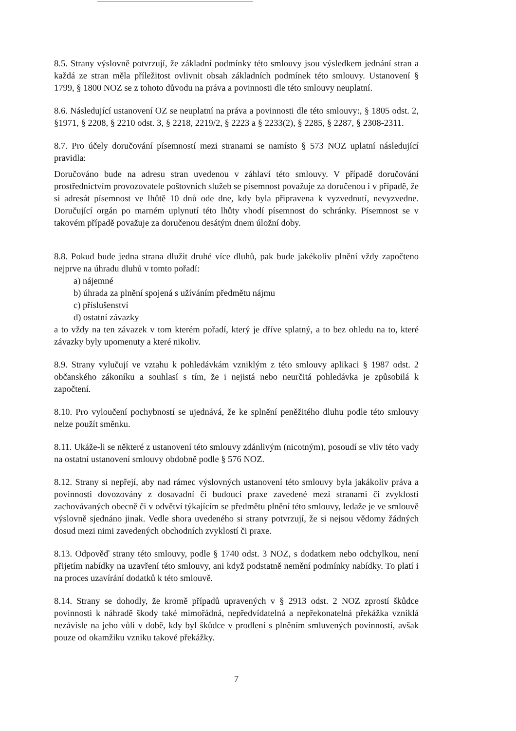8.5. Strany výslovně potvrzují, že základní podmínky této smlouvy jsou výsledkem jednání stran a každá ze stran měla příležitost ovlivnit obsah základních podmínek této smlouvy. Ustanovení § 1799, § 1800 NOZ se z tohoto důvodu na práva a povinnosti dle této smlouvy neuplatní.
8.6. Následující ustanovení OZ se neuplatní na práva a povinnosti dle této smlouvy:, § 1805 odst. 2, §1971, § 2208, § 2210 odst. 3, § 2218, 2219/2, § 2223 a § 2233(2), § 2285, § 2287, § 2308-2311.
8.7. Pro účely doručování písemností mezi stranami se namísto § 573 NOZ uplatní následující pravidla:
Doručováno bude na adresu stran uvedenou v záhlaví této smlouvy. V případě doručování prostřednictvím provozovatele poštovních služeb se písemnost považuje za doručenou i v případě, že si adresát písemnost ve lhůtě 10 dnů ode dne, kdy byla připravena k vyzvednutí, nevyzvedne. Doručující orgán po marném uplynutí této lhůty vhodí písemnost do schránky. Písemnost se v takovém případě považuje za doručenou desátým dnem úložní doby.
8.8. Pokud bude jedna strana dlužit druhé více dluhů, pak bude jakékoliv plnění vždy započteno nejprve na úhradu dluhů v tomto pořadí:
a) nájemné
b) úhrada za plnění spojená s užíváním předmětu nájmu
c) příslušenství
d) ostatní závazky
a to vždy na ten závazek v tom kterém pořadí, který je dříve splatný, a to bez ohledu na to, které závazky byly upomenuty a které nikoliv.
8.9. Strany vylučují ve vztahu k pohledávkám vzniklým z této smlouvy aplikaci § 1987 odst. 2 občanského zákoníku a souhlasí s tím, že i nejistá nebo neurčitá pohledávka je způsobilá k započtení.
8.10. Pro vyloučení pochybností se ujednává, že ke splnění peněžitého dluhu podle této smlouvy nelze použít směnku.
8.11. Ukáže-li se některé z ustanovení této smlouvy zdánlivým (nicotným), posoudí se vliv této vady na ostatní ustanovení smlouvy obdobně podle § 576 NOZ.
8.12. Strany si nepřejí, aby nad rámec výslovných ustanovení této smlouvy byla jakákoliv práva a povinnosti dovozovány z dosavadní či budoucí praxe zavedené mezi stranami či zvyklostí zachovávaných obecně či v odvětví týkajícím se předmětu plnění této smlouvy, ledaže je ve smlouvě výslovně sjednáno jinak. Vedle shora uvedeného si strany potvrzují, že si nejsou vědomy žádných dosud mezi nimi zavedených obchodních zvyklostí či praxe.
8.13. Odpověď strany této smlouvy, podle § 1740 odst. 3 NOZ, s dodatkem nebo odchylkou, není přijetím nabídky na uzavření této smlouvy, ani když podstatně nemění podmínky nabídky. To platí i na proces uzavírání dodatků k této smlouvě.
8.14. Strany se dohodly, že kromě případů upravených v § 2913 odst. 2 NOZ zprostí škůdce povinnosti k náhradě škody také mimořádná, nepředvídatelná a nepřekonatelná překážka vzniklá nezávisle na jeho vůli v době, kdy byl škůdce v prodlení s plněním smluvených povinností, avšak pouze od okamžiku vzniku takové překážky.
7